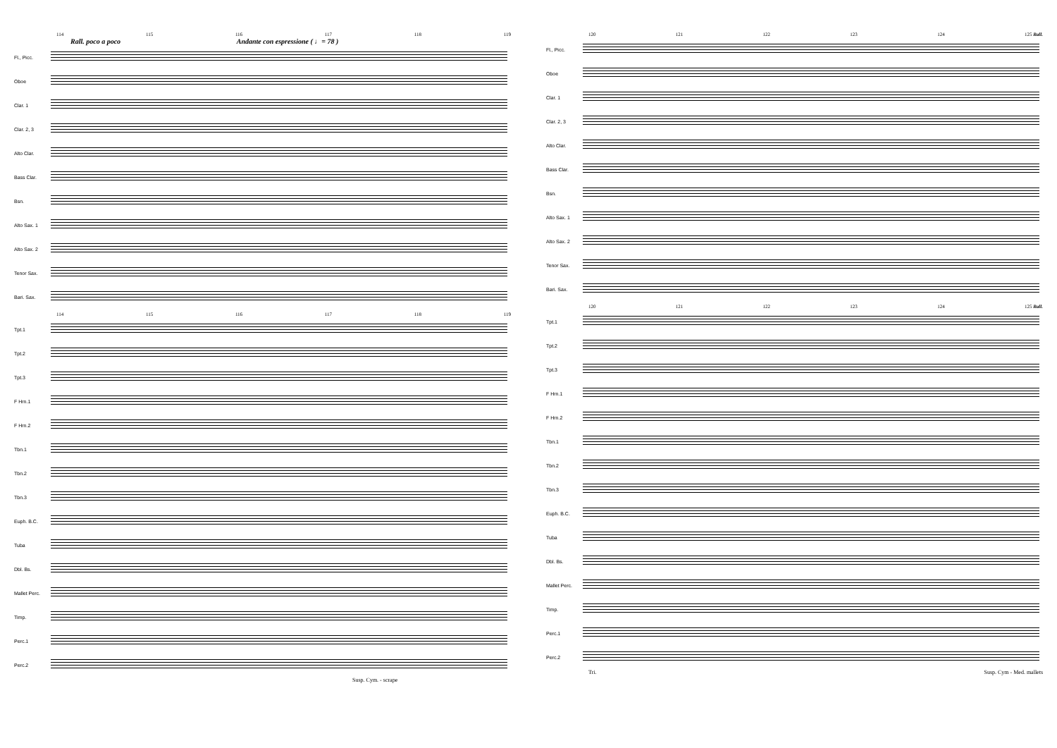114 115 116 117 118 119
Rall. poco a poco Andante con espressione ( ♩= 78 )
Fl., Picc.
Oboe
Clar. 1
Clar. 2, 3
Alto Clar.
Bass Clar.
Bsn.
Alto Sax. 1
Alto Sax. 2
Tenor Sax.
Bari. Sax.
114 115 116 117 118 119
Tpt.1
Tpt.2
Tpt.3
F Hrn.1
F Hrn.2
Tbn.1
Tbn.2
Tbn.3
Euph. B.C.
Tuba
Dbl. Bs.
Mallet Perc.
Timp.
Perc.1
Perc.2
Susp. Cym. - scrape
120 121 122 123 124 125 Rall.
Fl., Picc.
Oboe
Clar. 1
Clar. 2, 3
Alto Clar.
Bass Clar.
Bsn.
Alto Sax. 1
Alto Sax. 2
Tenor Sax.
Bari. Sax.
120 121 122 123 124 125 Rall.
Tpt.1
Tpt.2
Tpt.3
F Hrn.1
F Hrn.2
Tbn.1
Tbn.2
Tbn.3
Euph. B.C.
Tuba
Dbl. Bs.
Mallet Perc.
Timp.
Perc.1
Perc.2
Tri. Susp. Cym - Med. mallets